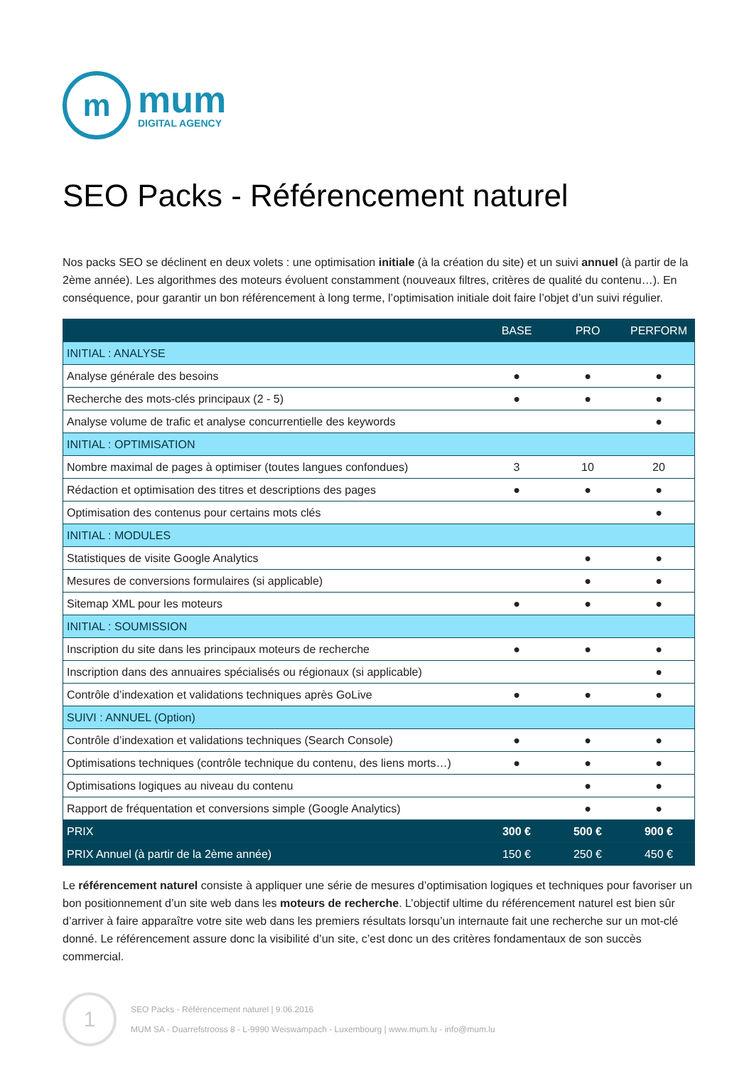m
mum
DIGITAL AGENCY
SEO Packs - Référencement naturel
Nos packs SEO se déclinent en deux volets : une optimisation initiale (à la création du site) et un suivi annuel (à partir de la 2ème année). Les algorithmes des moteurs évoluent constamment (nouveaux filtres, critères de qualité du contenu…). En conséquence, pour garantir un bon référencement à long terme, l’optimisation initiale doit faire l’objet d’un suivi régulier.
| | BASE | PRO | PERFORM |
| --- | --- | --- | --- |
| INITIAL : ANALYSE | | | |
| Analyse générale des besoins | ● | ● | ● |
| Recherche des mots-clés principaux (2 - 5) | ● | ● | ● |
| Analyse volume de trafic et analyse concurrentielle des keywords | | | ● |
| INITIAL : OPTIMISATION | | | |
| Nombre maximal de pages à optimiser (toutes langues confondues) | 3 | 10 | 20 |
| Rédaction et optimisation des titres et descriptions des pages | ● | ● | ● |
| Optimisation des contenus pour certains mots clés | | | ● |
| INITIAL : MODULES | | | |
| Statistiques de visite Google Analytics | | ● | ● |
| Mesures de conversions formulaires (si applicable) | | ● | ● |
| Sitemap XML pour les moteurs | ● | ● | ● |
| INITIAL : SOUMISSION | | | |
| Inscription du site dans les principaux moteurs de recherche | ● | ● | ● |
| Inscription dans des annuaires spécialisés ou régionaux (si applicable) | | | ● |
| Contrôle d’indexation et validations techniques après GoLive | ● | ● | ● |
| SUIVI : ANNUEL (Option) | | | |
| Contrôle d’indexation et validations techniques (Search Console) | ● | ● | ● |
| Optimisations techniques (contrôle technique du contenu, des liens morts…) | ● | ● | ● |
| Optimisations logiques au niveau du contenu | | ● | ● |
| Rapport de fréquentation et conversions simple (Google Analytics) | | ● | ● |
| PRIX | 300 € | 500 € | 900 € |
| PRIX Annuel (à partir de la 2ème année) | 150 € | 250 € | 450 € |
Le référencement naturel consiste à appliquer une série de mesures d’optimisation logiques et techniques pour favoriser un bon positionnement d’un site web dans les moteurs de recherche. L’objectif ultime du référencement naturel est bien sûr d’arriver à faire apparaître votre site web dans les premiers résultats lorsqu’un internaute fait une recherche sur un mot-clé donné. Le référencement assure donc la visibilité d’un site, c’est donc un des critères fondamentaux de son succès commercial.
1
SEO Packs - Référencement naturel | 9.06.2016
MUM SA - Duarrefstrooss 8 - L-9990 Weiswampach - Luxembourg | www.mum.lu - info@mum.lu